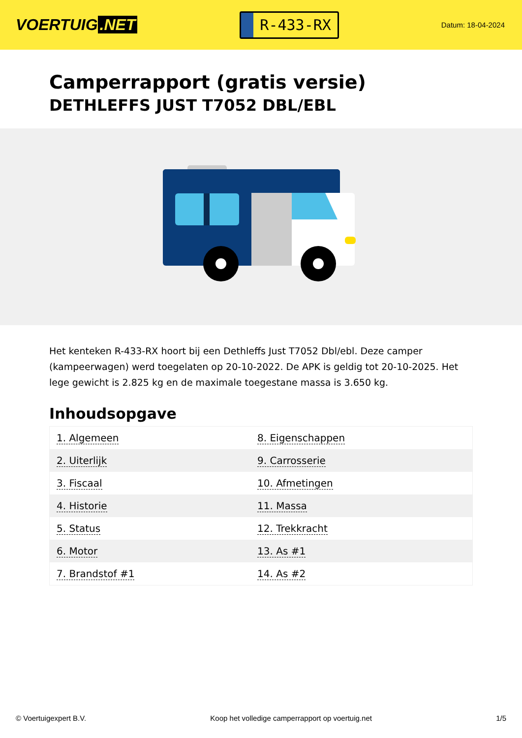VOERTUIG.NET
R-433-RX
Datum: 18-04-2024
Camperrapport (gratis versie)
DETHLEFFS JUST T7052 DBL/EBL
Het kenteken R-433-RX hoort bij een Dethleffs Just T7052 Dbl/ebl. Deze camper (kampeerwagen) werd toegelaten op 20-10-2022. De APK is geldig tot 20-10-2025. Het lege gewicht is 2.825 kg en de maximale toegestane massa is 3.650 kg.
Inhoudsopgave
| 1. Algemeen | 8. Eigenschappen |
| 2. Uiterlijk | 9. Carrosserie |
| 3. Fiscaal | 10. Afmetingen |
| 4. Historie | 11. Massa |
| 5. Status | 12. Trekkracht |
| 6. Motor | 13. As #1 |
| 7. Brandstof #1 | 14. As #2 |
© Voertuigexpert B.V. Koop het volledige camperrapport op voertuig.net 1/5